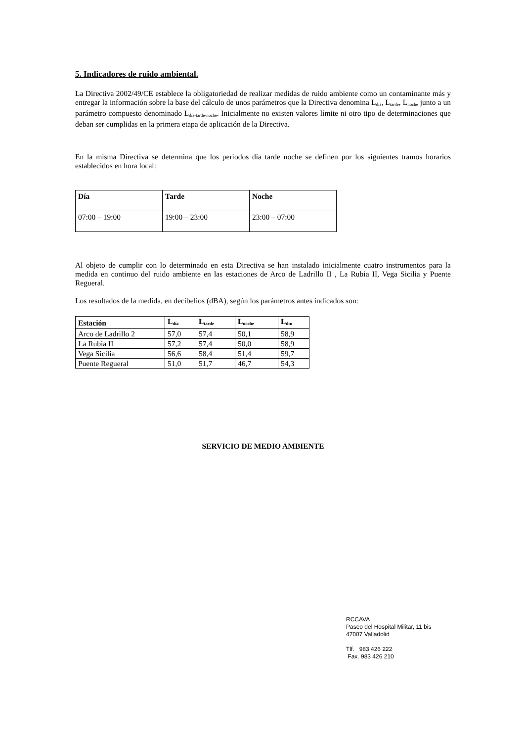5. Indicadores de ruido ambiental.
La Directiva 2002/49/CE establece la obligatoriedad de realizar medidas de ruido ambiente como un contaminante más y entregar la información sobre la base del cálculo de unos parámetros que la Directiva denomina L<sub>día</sub>, L<sub>tarde</sub>, L<sub>noche</sub> junto a un parámetro compuesto denominado L<sub>día-tarde-noche</sub>. Inicialmente no existen valores límite ni otro tipo de determinaciones que deban ser cumplidas en la primera etapa de aplicación de la Directiva.
En la misma Directiva se determina que los periodos día tarde noche se definen por los siguientes tramos horarios establecidos en hora local:
| Día | Tarde | Noche |
| 07:00 – 19:00 | 19:00 – 23:00 | 23:00 – 07:00 |
Al objeto de cumplir con lo determinado en esta Directiva se han instalado inicialmente cuatro instrumentos para la medida en continuo del ruido ambiente en las estaciones de Arco de Ladrillo II , La Rubia II, Vega Sicilia y Puente Regueral.
Los resultados de la medida, en decibelios (dBA), según los parámetros antes indicados son:
| Estación | L<sub>día</sub> | L<sub>tarde</sub> | L<sub>noche</sub> | L<sub>dtn</sub> |
| Arco de Ladrillo 2 | 57,0 | 57,4 | 50,1 | 58,9 |
| La Rubia II | 57,2 | 57,4 | 50,0 | 58,9 |
| Vega Sicilia | 56,6 | 58,4 | 51,4 | 59,7 |
| Puente Regueral | 51,0 | 51,7 | 46,7 | 54,3 |
SERVICIO DE MEDIO AMBIENTE
RCCAVA
Paseo del Hospital Militar, 11 bis
47007 Valladolid
Tlf. 983 426 222
Fax. 983 426 210